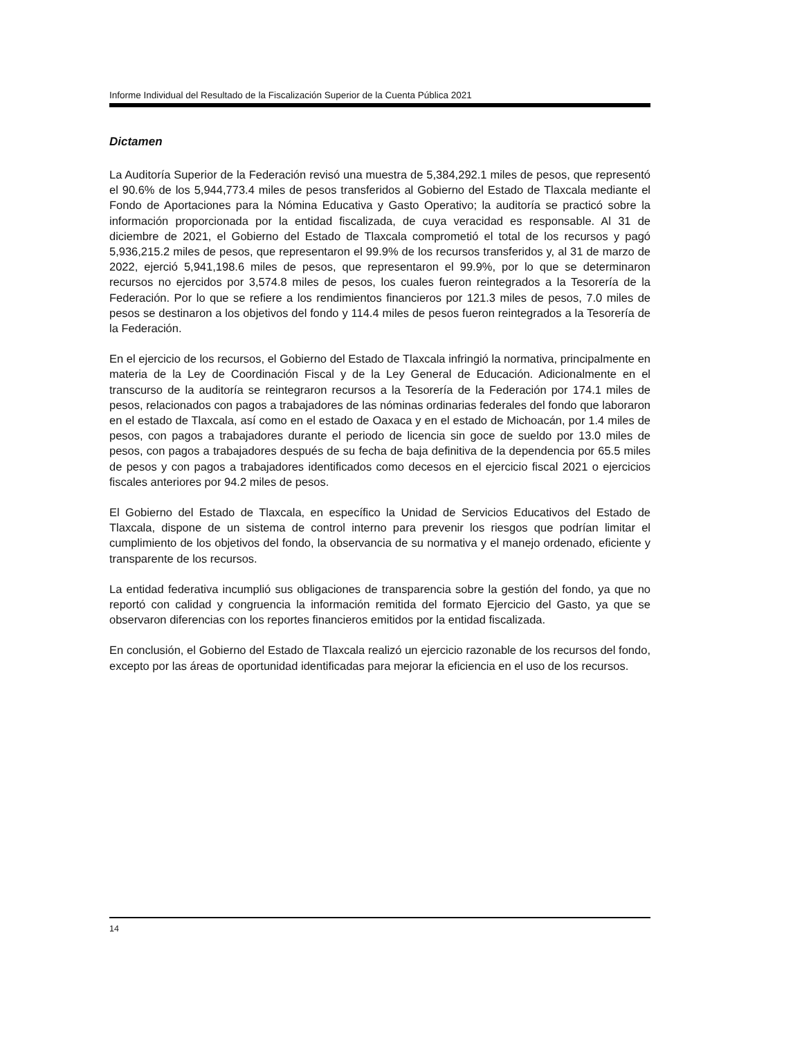Informe Individual del Resultado de la Fiscalización Superior de la Cuenta Pública 2021
Dictamen
La Auditoría Superior de la Federación revisó una muestra de 5,384,292.1 miles de pesos, que representó el 90.6% de los 5,944,773.4 miles de pesos transferidos al Gobierno del Estado de Tlaxcala mediante el Fondo de Aportaciones para la Nómina Educativa y Gasto Operativo; la auditoría se practicó sobre la información proporcionada por la entidad fiscalizada, de cuya veracidad es responsable. Al 31 de diciembre de 2021, el Gobierno del Estado de Tlaxcala comprometió el total de los recursos y pagó 5,936,215.2 miles de pesos, que representaron el 99.9% de los recursos transferidos y, al 31 de marzo de 2022, ejerció 5,941,198.6 miles de pesos, que representaron el 99.9%, por lo que se determinaron recursos no ejercidos por 3,574.8 miles de pesos, los cuales fueron reintegrados a la Tesorería de la Federación. Por lo que se refiere a los rendimientos financieros por 121.3 miles de pesos, 7.0 miles de pesos se destinaron a los objetivos del fondo y 114.4 miles de pesos fueron reintegrados a la Tesorería de la Federación.
En el ejercicio de los recursos, el Gobierno del Estado de Tlaxcala infringió la normativa, principalmente en materia de la Ley de Coordinación Fiscal y de la Ley General de Educación. Adicionalmente en el transcurso de la auditoría se reintegraron recursos a la Tesorería de la Federación por 174.1 miles de pesos, relacionados con pagos a trabajadores de las nóminas ordinarias federales del fondo que laboraron en el estado de Tlaxcala, así como en el estado de Oaxaca y en el estado de Michoacán, por 1.4 miles de pesos, con pagos a trabajadores durante el periodo de licencia sin goce de sueldo por 13.0 miles de pesos, con pagos a trabajadores después de su fecha de baja definitiva de la dependencia por 65.5 miles de pesos y con pagos a trabajadores identificados como decesos en el ejercicio fiscal 2021 o ejercicios fiscales anteriores por 94.2 miles de pesos.
El Gobierno del Estado de Tlaxcala, en específico la Unidad de Servicios Educativos del Estado de Tlaxcala, dispone de un sistema de control interno para prevenir los riesgos que podrían limitar el cumplimiento de los objetivos del fondo, la observancia de su normativa y el manejo ordenado, eficiente y transparente de los recursos.
La entidad federativa incumplió sus obligaciones de transparencia sobre la gestión del fondo, ya que no reportó con calidad y congruencia la información remitida del formato Ejercicio del Gasto, ya que se observaron diferencias con los reportes financieros emitidos por la entidad fiscalizada.
En conclusión, el Gobierno del Estado de Tlaxcala realizó un ejercicio razonable de los recursos del fondo, excepto por las áreas de oportunidad identificadas para mejorar la eficiencia en el uso de los recursos.
14